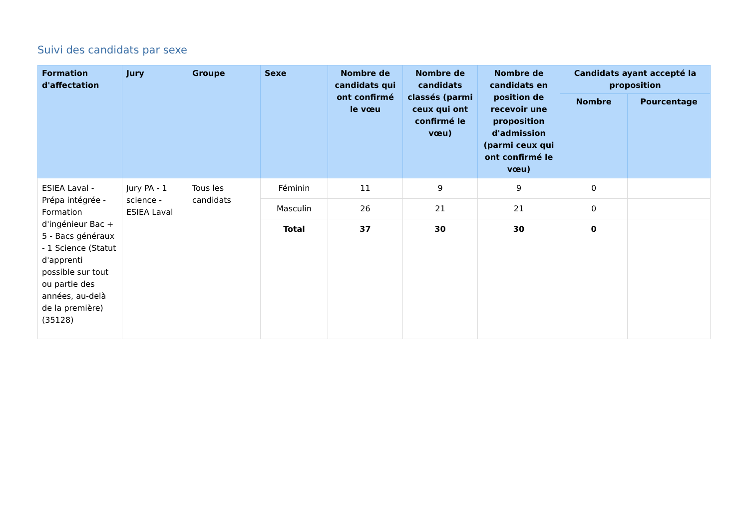Suivi des candidats par sexe
| Formation d'affectation | Jury | Groupe | Sexe | Nombre de candidats qui ont confirmé le vœu | Nombre de candidats classés (parmi ceux qui ont confirmé le vœu) | Nombre de candidats en position de recevoir une proposition d'admission (parmi ceux qui ont confirmé le vœu) | Candidats ayant accepté la proposition | |
| --- | --- | --- | --- | --- | --- | --- | --- | --- |
| | | | | | | | Nombre | Pourcentage |
| ESIEA Laval - Prépa intégrée - Formation d'ingénieur Bac + 5 - Bacs généraux - 1 Science (Statut d'apprenti possible sur tout ou partie des années, au-delà de la première) (35128) | Jury PA - 1 science - ESIEA Laval | Tous les candidats | Féminin | 11 | 9 | 9 | 0 | |
| | | | Masculin | 26 | 21 | 21 | 0 | |
| | | | Total | 37 | 30 | 30 | 0 | |